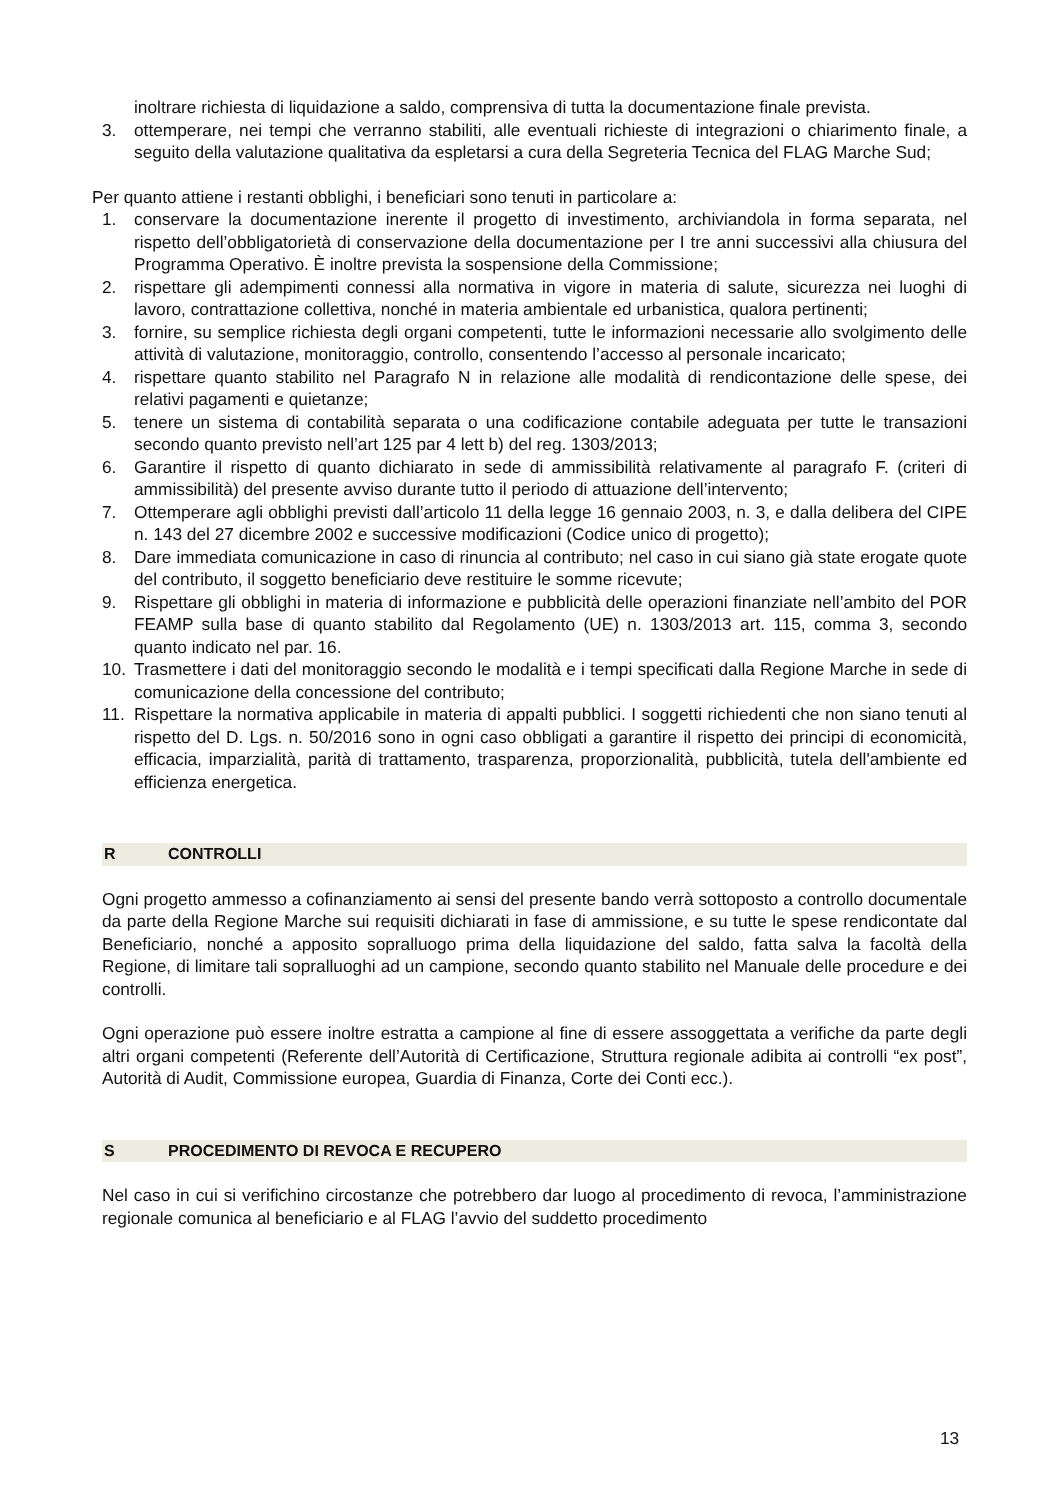inoltrare richiesta di liquidazione a saldo, comprensiva di tutta la documentazione finale prevista.
3. ottemperare, nei tempi che verranno stabiliti, alle eventuali richieste di integrazioni o chiarimento finale, a seguito della valutazione qualitativa da espletarsi a cura della Segreteria Tecnica del FLAG Marche Sud;
Per quanto attiene i restanti obblighi, i beneficiari sono tenuti in particolare a:
1. conservare la documentazione inerente il progetto di investimento, archiviandola in forma separata, nel rispetto dell’obbligatorietà di conservazione della documentazione per I tre anni successivi alla chiusura del Programma Operativo. È inoltre prevista la sospensione della Commissione;
2. rispettare gli adempimenti connessi alla normativa in vigore in materia di salute, sicurezza nei luoghi di lavoro, contrattazione collettiva, nonché in materia ambientale ed urbanistica, qualora pertinenti;
3. fornire, su semplice richiesta degli organi competenti, tutte le informazioni necessarie allo svolgimento delle attività di valutazione, monitoraggio, controllo, consentendo l’accesso al personale incaricato;
4. rispettare quanto stabilito nel Paragrafo N in relazione alle modalità di rendicontazione delle spese, dei relativi pagamenti e quietanze;
5. tenere un sistema di contabilità separata o una codificazione contabile adeguata per tutte le transazioni secondo quanto previsto nell’art 125 par 4 lett b) del reg. 1303/2013;
6. Garantire il rispetto di quanto dichiarato in sede di ammissibilità relativamente al paragrafo F. (criteri di ammissibilità) del presente avviso durante tutto il periodo di attuazione dell’intervento;
7. Ottemperare agli obblighi previsti dall’articolo 11 della legge 16 gennaio 2003, n. 3, e dalla delibera del CIPE n. 143 del 27 dicembre 2002 e successive modificazioni (Codice unico di progetto);
8. Dare immediata comunicazione in caso di rinuncia al contributo; nel caso in cui siano già state erogate quote del contributo, il soggetto beneficiario deve restituire le somme ricevute;
9. Rispettare gli obblighi in materia di informazione e pubblicità delle operazioni finanziate nell’ambito del POR FEAMP sulla base di quanto stabilito dal Regolamento (UE) n. 1303/2013 art. 115, comma 3, secondo quanto indicato nel par. 16.
10. Trasmettere i dati del monitoraggio secondo le modalità e i tempi specificati dalla Regione Marche in sede di comunicazione della concessione del contributo;
11. Rispettare la normativa applicabile in materia di appalti pubblici. I soggetti richiedenti che non siano tenuti al rispetto del D. Lgs. n. 50/2016 sono in ogni caso obbligati a garantire il rispetto dei principi di economicità, efficacia, imparzialità, parità di trattamento, trasparenza, proporzionalità, pubblicità, tutela dell'ambiente ed efficienza energetica.
R CONTROLLI
Ogni progetto ammesso a cofinanziamento ai sensi del presente bando verrà sottoposto a controllo documentale da parte della Regione Marche sui requisiti dichiarati in fase di ammissione, e su tutte le spese rendicontate dal Beneficiario, nonché a apposito sopralluogo prima della liquidazione del saldo, fatta salva la facoltà della Regione, di limitare tali sopralluoghi ad un campione, secondo quanto stabilito nel Manuale delle procedure e dei controlli.
Ogni operazione può essere inoltre estratta a campione al fine di essere assoggettata a verifiche da parte degli altri organi competenti (Referente dell’Autorità di Certificazione, Struttura regionale adibita ai controlli “ex post”, Autorità di Audit, Commissione europea, Guardia di Finanza, Corte dei Conti ecc.).
S PROCEDIMENTO DI REVOCA E RECUPERO
Nel caso in cui si verifichino circostanze che potrebbero dar luogo al procedimento di revoca, l’amministrazione regionale comunica al beneficiario e al FLAG l’avvio del suddetto procedimento
13